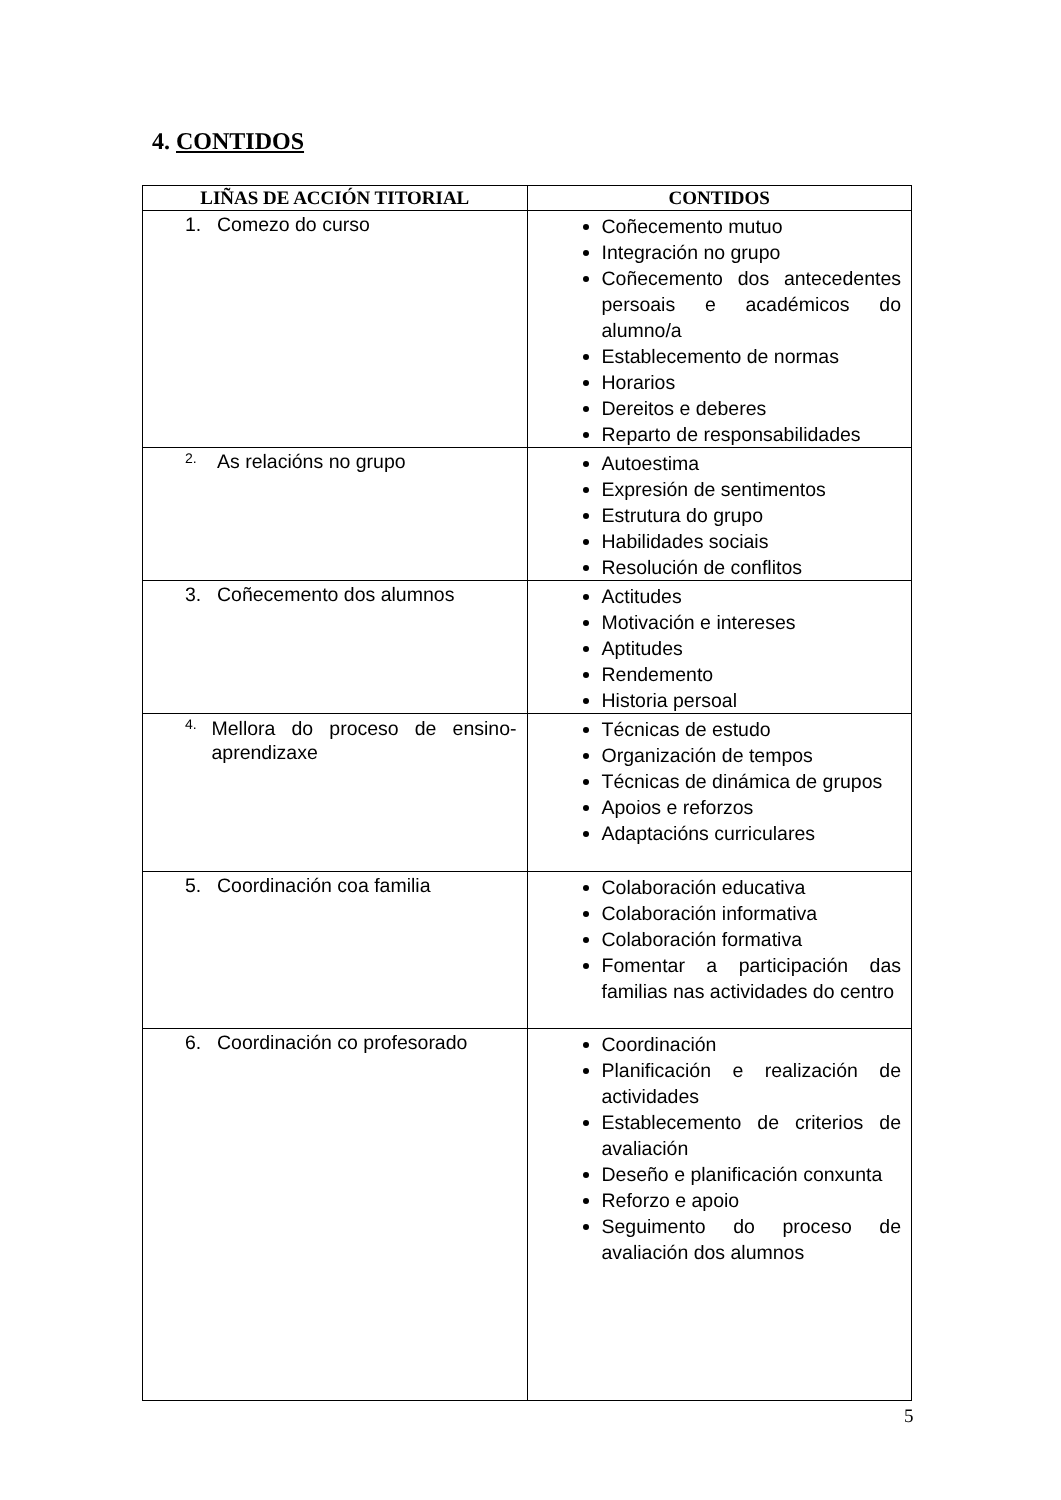4. CONTIDOS
| LIÑAS DE ACCIÓN TITORIAL | CONTIDOS |
| --- | --- |
| 1. Comezo do curso | Coñecemento mutuo Integración no grupo Coñecemento dos antecedentes persoais e académicos do alumno/a Establecemento de normas Horarios Dereitos e deberes Reparto de responsabilidades |
| 2. As relacións no grupo | Autoestima Expresión de sentimentos Estrutura do grupo Habilidades sociais Resolución de conflitos |
| 3. Coñecemento dos alumnos | Actitudes Motivación e intereses Aptitudes Rendemento Historia persoal |
| 4. Mellora do proceso de ensino-aprendizaxe | Técnicas de estudo Organización de tempos Técnicas de dinámica de grupos Apoios e reforzos Adaptacións curriculares |
| 5. Coordinación coa familia | Colaboración educativa Colaboración informativa Colaboración formativa Fomentar a participación das familias nas actividades do centro |
| 6. Coordinación co profesorado | Coordinación Planificación e realización de actividades Establecemento de criterios de avaliación Deseño e planificación conxunta Reforzo e apoio Seguimento do proceso de avaliación dos alumnos |
5